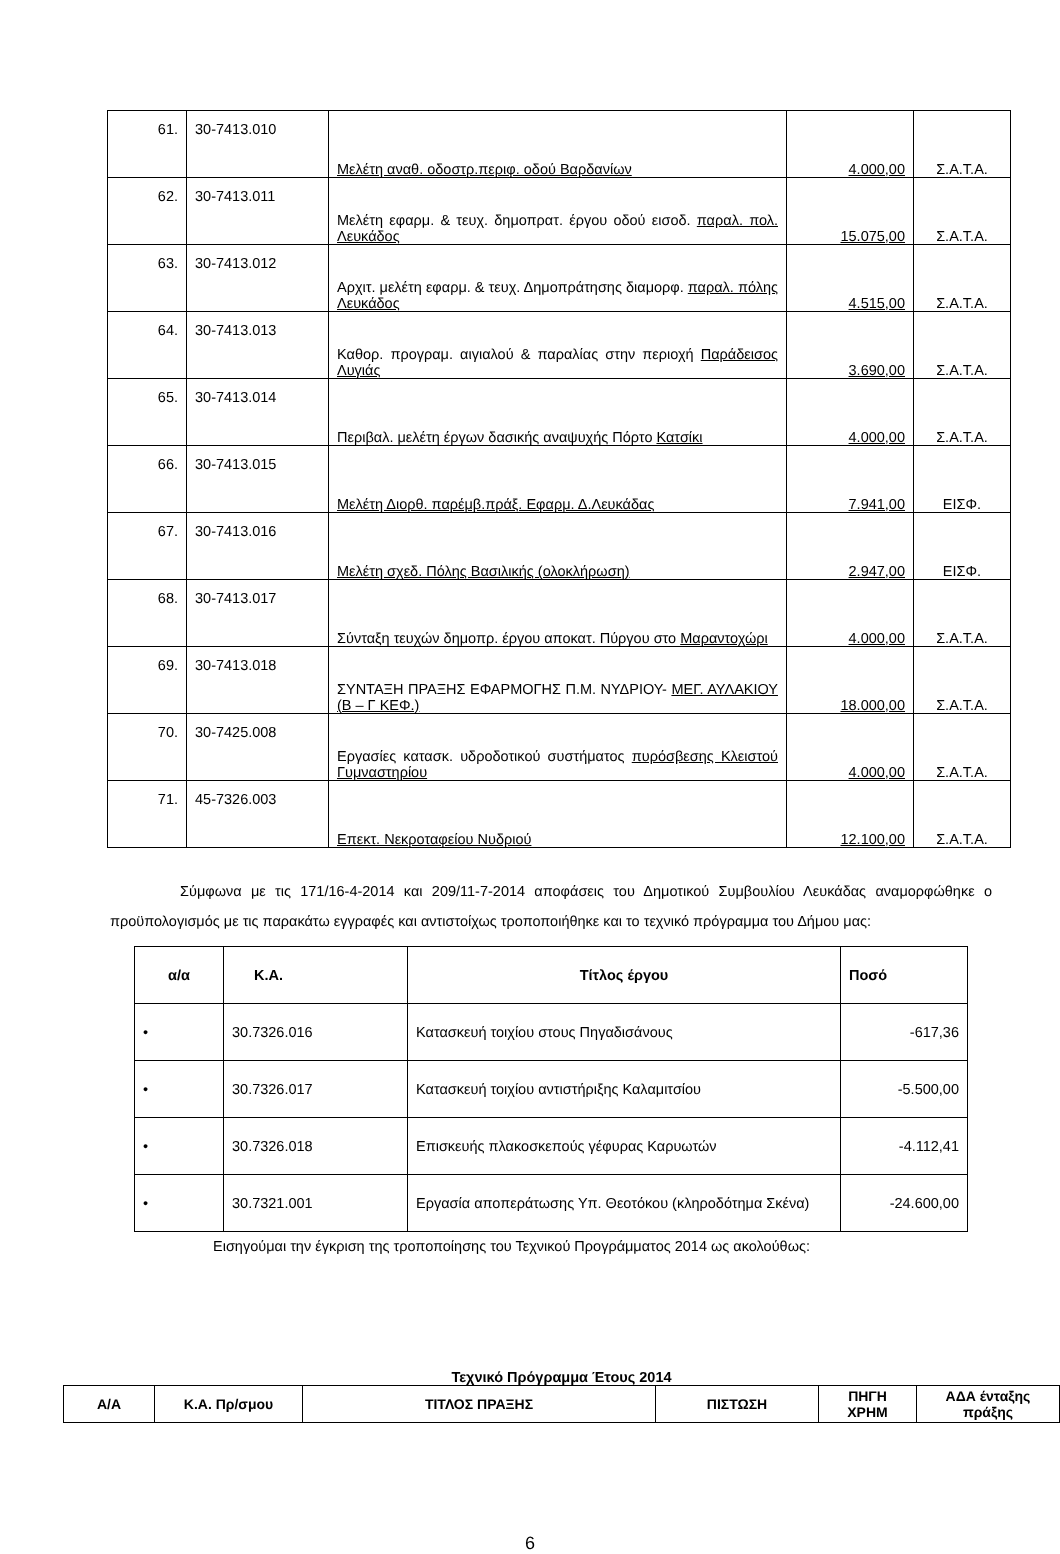| 61. | 30-7413.010 | Μελέτη αναθ. οδοστρ.περιφ. οδού Βαρδανίων | 4.000,00 | Σ.Α.Τ.Α. |
| 62. | 30-7413.011 | Μελέτη εφαρμ. & τευχ. δημοπρατ. έργου οδού εισοδ. παραλ. πολ. Λευκάδος | 15.075,00 | Σ.Α.Τ.Α. |
| 63. | 30-7413.012 | Αρχιτ. μελέτη εφαρμ. & τευχ. Δημοπράτησης διαμορφ. παραλ. πόλης Λευκάδος | 4.515,00 | Σ.Α.Τ.Α. |
| 64. | 30-7413.013 | Καθορ. προγραμ. αιγιαλού & παραλίας στην περιοχή Παράδεισος Λυγιάς | 3.690,00 | Σ.Α.Τ.Α. |
| 65. | 30-7413.014 | Περιβαλ. μελέτη έργων δασικής αναψυχής Πόρτο Κατσίκι | 4.000,00 | Σ.Α.Τ.Α. |
| 66. | 30-7413.015 | Μελέτη Διορθ. παρέμβ.πράξ. Εφαρμ. Δ.Λευκάδας | 7.941,00 | ΕΙΣΦ. |
| 67. | 30-7413.016 | Μελέτη σχεδ. Πόλης Βασιλικής (ολοκλήρωση) | 2.947,00 | ΕΙΣΦ. |
| 68. | 30-7413.017 | Σύνταξη τευχών δημοπρ. έργου αποκατ. Πύργου στο Μαραντοχώρι | 4.000,00 | Σ.Α.Τ.Α. |
| 69. | 30-7413.018 | ΣΥΝΤΑΞΗ ΠΡΑΞΗΣ ΕΦΑΡΜΟΓΗΣ Π.Μ. ΝΥΔΡΙΟΥ- ΜΕΓ. ΑΥΛΑΚΙΟΥ (Β – Γ ΚΕΦ.) | 18.000,00 | Σ.Α.Τ.Α. |
| 70. | 30-7425.008 | Εργασίες κατασκ. υδροδοτικού συστήματος πυρόσβεσης Κλειστού Γυμναστηρίου | 4.000,00 | Σ.Α.Τ.Α. |
| 71. | 45-7326.003 | Επεκτ. Νεκροταφείου Νυδριού | 12.100,00 | Σ.Α.Τ.Α. |
Σύμφωνα με τις 171/16-4-2014 και 209/11-7-2014 αποφάσεις του Δημοτικού Συμβουλίου Λευκάδας αναμορφώθηκε ο προϋπολογισμός με τις παρακάτω εγγραφές και αντιστοίχως τροποποιήθηκε και το τεχνικό πρόγραμμα του Δήμου μας:
| α/α | Κ.Α. | Τίτλος έργου | Ποσό |
| --- | --- | --- | --- |
| • | 30.7326.016 | Κατασκευή τοιχίου στους Πηγαδισάνους | -617,36 |
| • | 30.7326.017 | Κατασκευή τοιχίου αντιστήριξης Καλαμιτσίου | -5.500,00 |
| • | 30.7326.018 | Επισκευής πλακοσκεπούς γέφυρας Καρυωτών | -4.112,41 |
| • | 30.7321.001 | Εργασία αποπεράτωσης Υπ. Θεοτόκου (κληροδότημα Σκένα) | -24.600,00 |
Εισηγούμαι την έγκριση της τροποποίησης του Τεχνικού Προγράμματος 2014 ως ακολούθως:
Τεχνικό Πρόγραμμα Έτους 2014
| Α/Α | Κ.Α. Πρ/σμου | ΤΙΤΛΟΣ ΠΡΑΞΗΣ | ΠΙΣΤΩΣΗ | ΠΗΓΗ ΧΡΗΜ | ΑΔΑ ένταξης πράξης |
| --- | --- | --- | --- | --- | --- |
6